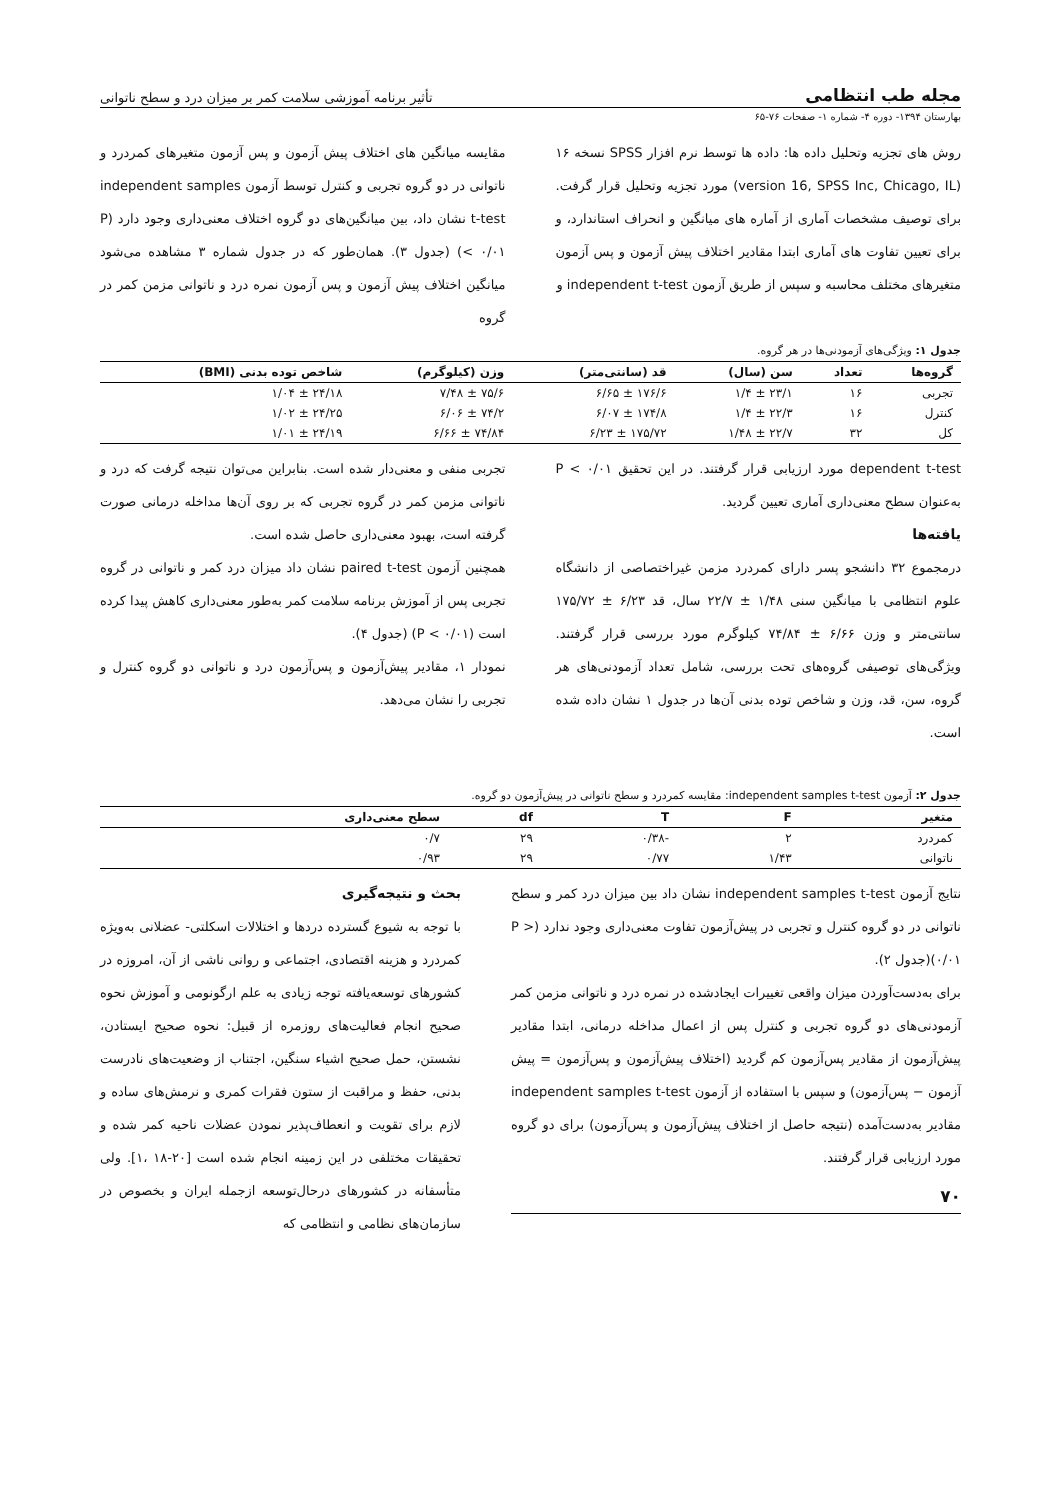مجله طب انتظامی تأثیر برنامه آموزشی سلامت کمر بر میزان درد و سطح ناتوانی
بهارستان ۱۳۹۴- دوره ۴- شماره ۱- صفحات ۷۶-۶۵
روش های تجزیه وتحلیل داده ها: داده ها توسط نرم افزار SPSS نسخه ۱۶ (version 16, SPSS Inc, Chicago, IL) مورد تجزیه وتحلیل قرار گرفت. برای توصیف مشخصات آماری از آماره های میانگین و انحراف استاندارد، و برای تعیین تفاوت های آماری ابتدا مقادیر اختلاف پیش آزمون و پس آزمون متغیرهای مختلف محاسبه و سپس از طریق آزمون independent t-test و
مقایسه میانگین های اختلاف پیش آزمون و پس آزمون متغیرهای کمردرد و ناتوانی در دو گروه تجربی و کنترل توسط آزمون independent samples t-test نشان داد، بین میانگین‌های دو گروه اختلاف معنی‌داری وجود دارد (P < ۰/۰۱) (جدول ۳). همان‌طور که در جدول شماره ۳ مشاهده می‌شود میانگین اختلاف پیش آزمون و پس آزمون نمره درد و ناتوانی مزمن کمر در گروه
جدول ۱: ویژگی‌های آزمودنی‌ها در هر گروه.
| گروه‌ها | تعداد | سن (سال) | قد (سانتی‌متر) | وزن (کیلوگرم) | شاخص توده بدنی (BMI) |
| --- | --- | --- | --- | --- | --- |
| تجربی | ۱۶ | ۲۳/۱ ± ۱/۴ | ۱۷۶/۶ ± ۶/۶۵ | ۷۵/۶ ± ۷/۴۸ | ۲۴/۱۸ ± ۱/۰۴ |
| کنترل | ۱۶ | ۲۲/۳ ± ۱/۴ | ۱۷۴/۸ ± ۶/۰۷ | ۷۴/۲ ± ۶/۰۶ | ۲۴/۲۵ ± ۱/۰۲ |
| کل | ۳۲ | ۲۲/۷ ± ۱/۴۸ | ۱۷۵/۷۲ ± ۶/۲۳ | ۷۴/۸۴ ± ۶/۶۶ | ۲۴/۱۹ ± ۱/۰۱ |
dependent t-test مورد ارزیابی قرار گرفتند. در این تحقیق P < ۰/۰۱ به‌عنوان سطح معنی‌داری آماری تعیین گردید.
یافته‌ها
درمجموع ۳۲ دانشجو پسر دارای کمردرد مزمن غیراختصاصی از دانشگاه علوم انتظامی با میانگین سنی ۱/۴۸ ± ۲۲/۷ سال، قد ۶/۲۳ ± ۱۷۵/۷۲ سانتی‌متر و وزن ۶/۶۶ ± ۷۴/۸۴ کیلوگرم مورد بررسی قرار گرفتند. ویژگی‌های توصیفی گروه‌های تحت بررسی، شامل تعداد آزمودنی‌های هر گروه، سن، قد، وزن و شاخص توده بدنی آن‌ها در جدول ۱ نشان داده شده است.
تجربی منفی و معنی‌دار شده است. بنابراین می‌توان نتیجه گرفت که درد و ناتوانی مزمن کمر در گروه تجربی که بر روی آن‌ها مداخله درمانی صورت گرفته است، بهبود معنی‌داری حاصل شده است.
همچنین آزمون paired t-test نشان داد میزان درد کمر و ناتوانی در گروه تجربی پس از آموزش برنامه سلامت کمر به‌طور معنی‌داری کاهش پیدا کرده است (P < ۰/۰۱) (جدول ۴).
نمودار ۱، مقادیر پیش‌آزمون و پس‌آزمون درد و ناتوانی دو گروه کنترل و تجربی را نشان می‌دهد.
جدول ۲: آزمون independent samples t-test: مقایسه کمردرد و سطح ناتوانی در پیش‌آزمون دو گروه.
| متغیر | F | T | df | سطح معنی‌داری |
| --- | --- | --- | --- | --- |
| کمردرد | ۲ | -۰/۳۸ | ۲۹ | ۰/۷ |
| ناتوانی | ۱/۴۳ | ۰/۷۷ | ۲۹ | ۰/۹۳ |
نتایج آزمون independent samples t-test نشان داد بین میزان درد کمر و سطح ناتوانی در دو گروه کنترل و تجربی در پیش‌آزمون تفاوت معنی‌داری وجود ندارد (P > ۰/۰۱)(جدول ۲).
برای به‌دست‌آوردن میزان واقعی تغییرات ایجادشده در نمره درد و ناتوانی مزمن کمر آزمودنی‌های دو گروه تجربی و کنترل پس از اعمال مداخله درمانی، ابتدا مقادیر پیش‌آزمون از مقادیر پس‌آزمون کم گردید (اختلاف پیش‌آزمون و پس‌آزمون = پیش آزمون − پس‌آزمون) و سپس با استفاده از آزمون independent samples t-test مقادیر به‌دست‌آمده (نتیجه حاصل از اختلاف پیش‌آزمون و پس‌آزمون) برای دو گروه مورد ارزیابی قرار گرفتند.
۷۰
بحث و نتیجه‌گیری
با توجه به شیوع گسترده دردها و اختلالات اسکلتی- عضلانی به‌ویژه کمردرد و هزینه اقتصادی، اجتماعی و روانی ناشی از آن، امروزه در کشورهای توسعه‌یافته توجه زیادی به علم ارگونومی و آموزش نحوه صحیح انجام فعالیت‌های روزمره از قبیل: نحوه صحیح ایستادن، نشستن، حمل صحیح اشیاء سنگین، اجتناب از وضعیت‌های نادرست بدنی، حفظ و مراقبت از ستون فقرات کمری و نرمش‌های ساده و لازم برای تقویت و انعطاف‌پذیر نمودن عضلات ناحیه کمر شده و تحقیقات مختلفی در این زمینه انجام شده است [۲۰-۱۸ ،۱]. ولی متأسفانه در کشورهای درحال‌توسعه ازجمله ایران و بخصوص در سازمان‌های نظامی و انتظامی که